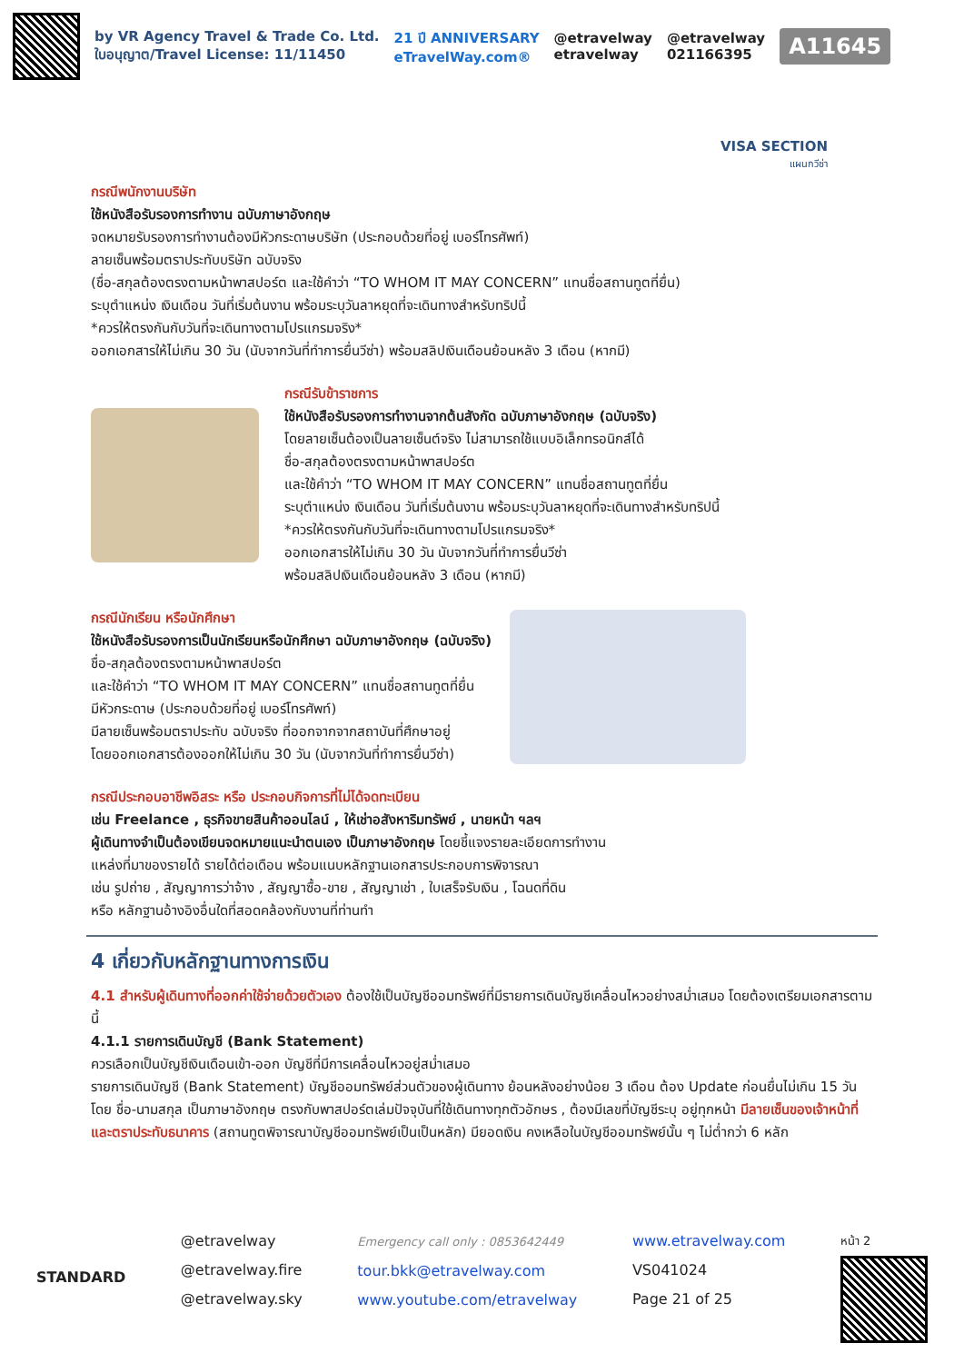by VR Agency Travel & Trade Co. Ltd.
ใบอนุญาต/Travel License: 11/11450
21 ปี ANNIVERSARY
eTravelWay.com®
@etravelway
etravelway
@etravelway
021166395
A11645
VISA SECTION
แผนกวีซ่า
กรณีพนักงานบริษัท
ใช้หนังสือรับรองการทำงาน ฉบับภาษาอังกฤษ
จดหมายรับรองการทำงานต้องมีหัวกระดาษบริษัท (ประกอบด้วยที่อยู่ เบอร์โทรศัพท์)
ลายเซ็นพร้อมตราประทับบริษัท ฉบับจริง
(ชื่อ-สกุลต้องตรงตามหน้าพาสปอร์ต และใช้คำว่า “TO WHOM IT MAY CONCERN” แทนชื่อสถานทูตที่ยื่น)
ระบุตำแหน่ง เงินเดือน วันที่เริ่มต้นงาน พร้อมระบุวันลาหยุดที่จะเดินทางสำหรับทริปนี้
*ควรให้ตรงกันกับวันที่จะเดินทางตามโปรแกรมจริง*
ออกเอกสารให้ไม่เกิน 30 วัน (นับจากวันที่ทำการยื่นวีซ่า) พร้อมสลิปเงินเดือนย้อนหลัง 3 เดือน (หากมี)
กรณีรับข้าราชการ
ใช้หนังสือรับรองการทำงานจากต้นสังกัด ฉบับภาษาอังกฤษ (ฉบับจริง)
โดยลายเซ็นต้องเป็นลายเซ็นต์จริง ไม่สามารถใช้แบบอิเล็กทรอนิกส์ได้
ชื่อ-สกุลต้องตรงตามหน้าพาสปอร์ต
และใช้คำว่า “TO WHOM IT MAY CONCERN” แทนชื่อสถานทูตที่ยื่น
ระบุตำแหน่ง เงินเดือน วันที่เริ่มต้นงาน พร้อมระบุวันลาหยุดที่จะเดินทางสำหรับทริปนี้
*ควรให้ตรงกันกับวันที่จะเดินทางตามโปรแกรมจริง*
ออกเอกสารให้ไม่เกิน 30 วัน นับจากวันที่ทำการยื่นวีซ่า
พร้อมสลิปเงินเดือนย้อนหลัง 3 เดือน (หากมี)
กรณีนักเรียน หรือนักศึกษา
ใช้หนังสือรับรองการเป็นนักเรียนหรือนักศึกษา ฉบับภาษาอังกฤษ (ฉบับจริง)
ชื่อ-สกุลต้องตรงตามหน้าพาสปอร์ต
และใช้คำว่า “TO WHOM IT MAY CONCERN” แทนชื่อสถานทูตที่ยื่น
มีหัวกระดาษ (ประกอบด้วยที่อยู่ เบอร์โทรศัพท์)
มีลายเซ็นพร้อมตราประทับ ฉบับจริง ที่ออกจากจากสถาบันที่ศึกษาอยู่
โดยออกเอกสารต้องออกให้ไม่เกิน 30 วัน (นับจากวันที่ทำการยื่นวีซ่า)
กรณีประกอบอาชีพอิสระ หรือ ประกอบกิจการที่ไม่ได้จดทะเบียน
เช่น Freelance , ธุรกิจขายสินค้าออนไลน์ , ให้เช่าอสังหาริมทรัพย์ , นายหน้า ฯลฯ
ผู้เดินทางจำเป็นต้องเขียนจดหมายแนะนำตนเอง เป็นภาษาอังกฤษ โดยชี้แจงรายละเอียดการทำงาน
แหล่งที่มาของรายได้ รายได้ต่อเดือน พร้อมแนบหลักฐานเอกสารประกอบการพิจารณา
เช่น รูปถ่าย , สัญญาการว่าจ้าง , สัญญาซื้อ-ขาย , สัญญาเช่า , ใบเสร็จรับเงิน , โฉนดที่ดิน
หรือ หลักฐานอ้างอิงอื่นใดที่สอดคล้องกับงานที่ท่านทำ
4 เกี่ยวกับหลักฐานทางการเงิน
4.1 สำหรับผู้เดินทางที่ออกค่าใช้จ่ายด้วยตัวเอง ต้องใช้เป็นบัญชีออมทรัพย์ที่มีรายการเดินบัญชีเคลื่อนไหวอย่างสม่ำเสมอ โดยต้องเตรียมเอกสารตามนี้
4.1.1 รายการเดินบัญชี (Bank Statement)
ควรเลือกเป็นบัญชีเงินเดือนเข้า-ออก บัญชีที่มีการเคลื่อนไหวอยู่สม่ำเสมอ
รายการเดินบัญชี (Bank Statement) บัญชีออมทรัพย์ส่วนตัวของผู้เดินทาง ย้อนหลังอย่างน้อย 3 เดือน ต้อง Update ก่อนยื่นไม่เกิน 15 วัน โดย ชื่อ-นามสกุล เป็นภาษาอังกฤษ ตรงกับพาสปอร์ตเล่มปัจจุบันที่ใช้เดินทางทุกตัวอักษร , ต้องมีเลขที่บัญชีระบุ อยู่ทุกหน้า มีลายเซ็นของเจ้าหน้าที่และตราประทับธนาคาร (สถานทูตพิจารณาบัญชีออมทรัพย์เป็นเป็นหลัก) มียอดเงิน คงเหลือในบัญชีออมทรัพย์นั้น ๆ ไม่ต่ำกว่า 6 หลัก
STANDARD
@etravelway
@etravelway.fire
@etravelway.sky
Emergency call only : 0853642449
tour.bkk@etravelway.com
www.youtube.com/etravelway
www.etravelway.com
VS041024
Page 21 of 25
หน้า 2